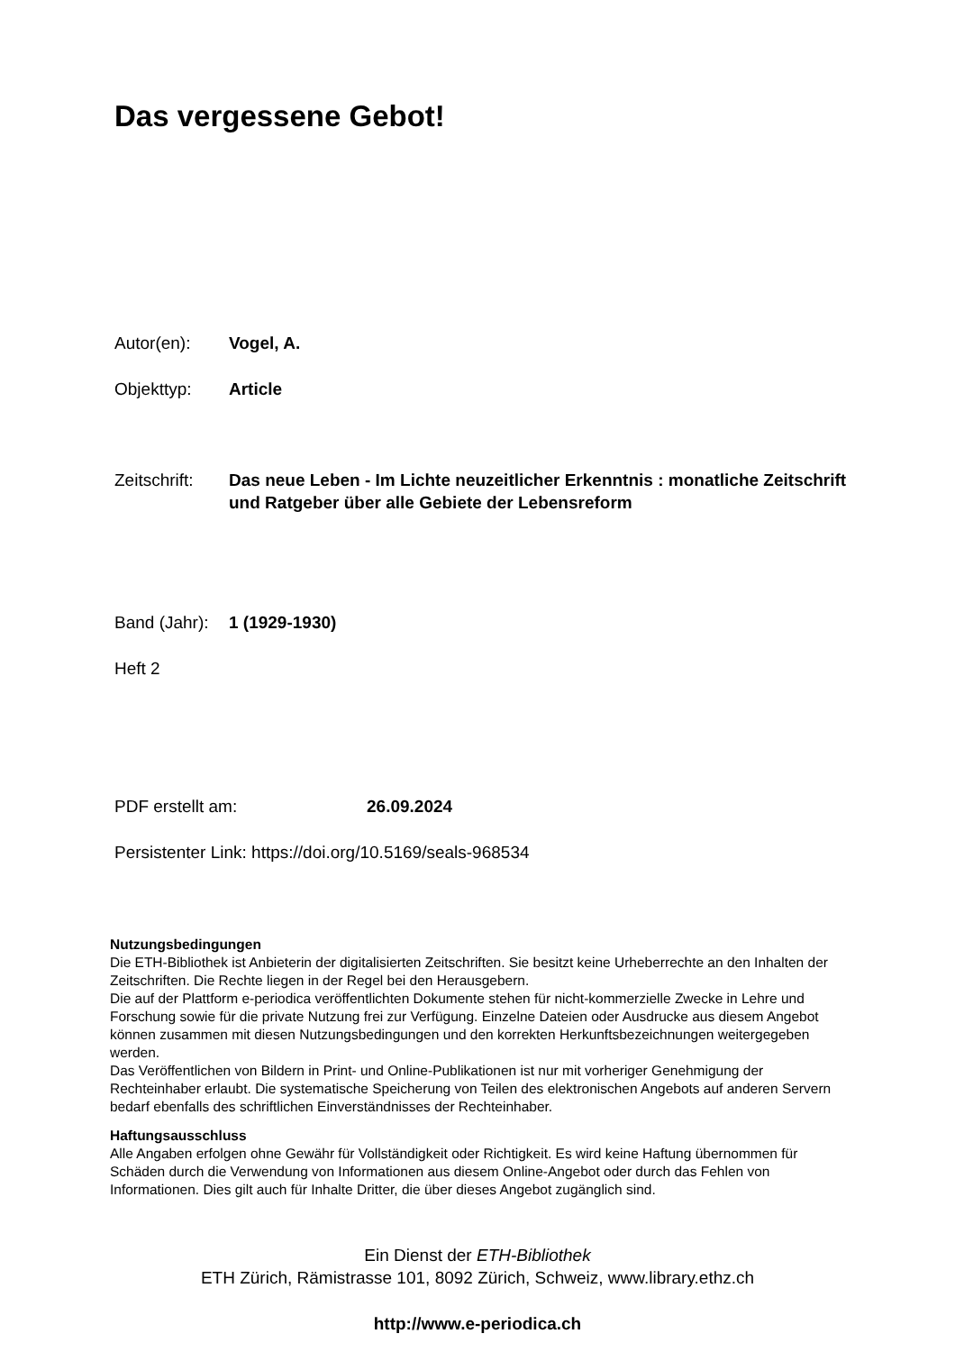Das vergessene Gebot!
Autor(en): Vogel, A.
Objekttyp: Article
Zeitschrift:
Das neue Leben - Im Lichte neuzeitlicher Erkenntnis : monatliche Zeitschrift und Ratgeber über alle Gebiete der Lebensreform
Band (Jahr):
1 (1929-1930)
Heft 2
PDF erstellt am: 26.09.2024
Persistenter Link: https://doi.org/10.5169/seals-968534
Nutzungsbedingungen
Die ETH-Bibliothek ist Anbieterin der digitalisierten Zeitschriften. Sie besitzt keine Urheberrechte an den Inhalten der Zeitschriften. Die Rechte liegen in der Regel bei den Herausgebern.
Die auf der Plattform e-periodica veröffentlichten Dokumente stehen für nicht-kommerzielle Zwecke in Lehre und Forschung sowie für die private Nutzung frei zur Verfügung. Einzelne Dateien oder Ausdrucke aus diesem Angebot können zusammen mit diesen Nutzungsbedingungen und den korrekten Herkunftsbezeichnungen weitergegeben werden.
Das Veröffentlichen von Bildern in Print- und Online-Publikationen ist nur mit vorheriger Genehmigung der Rechteinhaber erlaubt. Die systematische Speicherung von Teilen des elektronischen Angebots auf anderen Servern bedarf ebenfalls des schriftlichen Einverständnisses der Rechteinhaber.
Haftungsausschluss
Alle Angaben erfolgen ohne Gewähr für Vollständigkeit oder Richtigkeit. Es wird keine Haftung übernommen für Schäden durch die Verwendung von Informationen aus diesem Online-Angebot oder durch das Fehlen von Informationen. Dies gilt auch für Inhalte Dritter, die über dieses Angebot zugänglich sind.
Ein Dienst der ETH-Bibliothek
ETH Zürich, Rämistrasse 101, 8092 Zürich, Schweiz, www.library.ethz.ch
http://www.e-periodica.ch